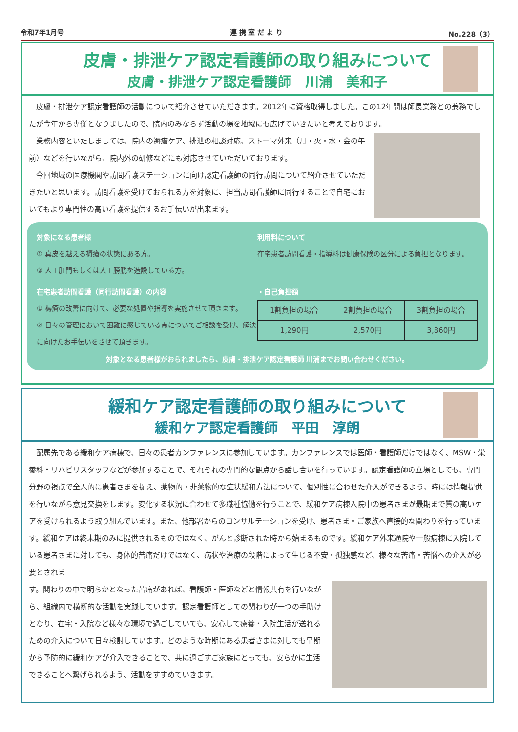令和7年1月号 連 携 室 だ よ り No.228（3）
皮膚・排泄ケア認定看護師の取り組みについて
皮膚・排泄ケア認定看護師　川浦　美和子
　皮膚・排泄ケア認定看護師の活動について紹介させていただきます。2012年に資格取得しました。この12年間は師長業務との兼務でしたが今年から専従となりましたので、院内のみならず活動の場を地域にも広げていきたいと考えております。
　業務内容といたしましては、院内の褥瘡ケア、排泄の相談対応、ストーマ外来（月・火・水・金の午前）などを行いながら、院内外の研修などにも対応させていただいております。
　今回地域の医療機関や訪問看護ステーションに向け認定看護師の同行訪問について紹介させていただきたいと思います。訪問看護を受けておられる方を対象に、担当訪問看護師に同行することで自宅においてもより専門性の高い看護を提供するお手伝いが出来ます。
対象になる患者様
① 真皮を越える褥瘡の状態にある方。
② 人工肛門もしくは人工膀胱を造設している方。
利用料について
在宅患者訪問看護・指導料は健康保険の区分による負担となります。
在宅患者訪問看護（同行訪問看護）の内容
① 褥瘡の改善に向けて、必要な処置や指導を実施させて頂きます。
② 日々の管理において困難に感じている点についてご相談を受け、解決に向けたお手伝いをさせて頂きます。
・自己負担額
| 1割負担の場合 | 2割負担の場合 | 3割負担の場合 |
| 1,290円 | 2,570円 | 3,860円 |
対象となる患者様がおられましたら、皮膚・排泄ケア認定看護師 川浦までお問い合わせください。
緩和ケア認定看護師の取り組みについて
緩和ケア認定看護師　平田　淳朗
　配属先である緩和ケア病棟で、日々の患者カンファレンスに参加しています。カンファレンスでは医師・看護師だけではなく、MSW・栄養科・リハビリスタッフなどが参加することで、それぞれの専門的な観点から話し合いを行っています。認定看護師の立場としても、専門分野の視点で全人的に患者さまを捉え、薬物的・非薬物的な症状緩和方法について、個別性に合わせた介入ができるよう、時には情報提供を行いながら意見交換をします。変化する状況に合わせて多職種協働を行うことで、緩和ケア病棟入院中の患者さまが最期まで質の高いケアを受けられるよう取り組んでいます。また、他部署からのコンサルテーションを受け、患者さま・ご家族へ直接的な関わりを行っています。緩和ケアは終末期のみに提供されるものではなく、がんと診断された時から始まるものです。緩和ケア外来通院や一般病棟に入院している患者さまに対しても、身体的苦痛だけではなく、病状や治療の段階によって生じる不安・孤独感など、様々な苦痛・苦悩への介入が必要とされま
す。関わりの中で明らかとなった苦痛があれば、看護師・医師などと情報共有を行いながら、組織内で横断的な活動を実践しています。認定看護師としての関わりが一つの手助けとなり、在宅・入院など様々な環境で過ごしていても、安心して療養・入院生活が送れるための介入について日々検討しています。どのような時期にある患者さまに対しても早期から予防的に緩和ケアが介入できることで、共に過ごすご家族にとっても、安らかに生活できることへ繋げられるよう、活動をすすめていきます。